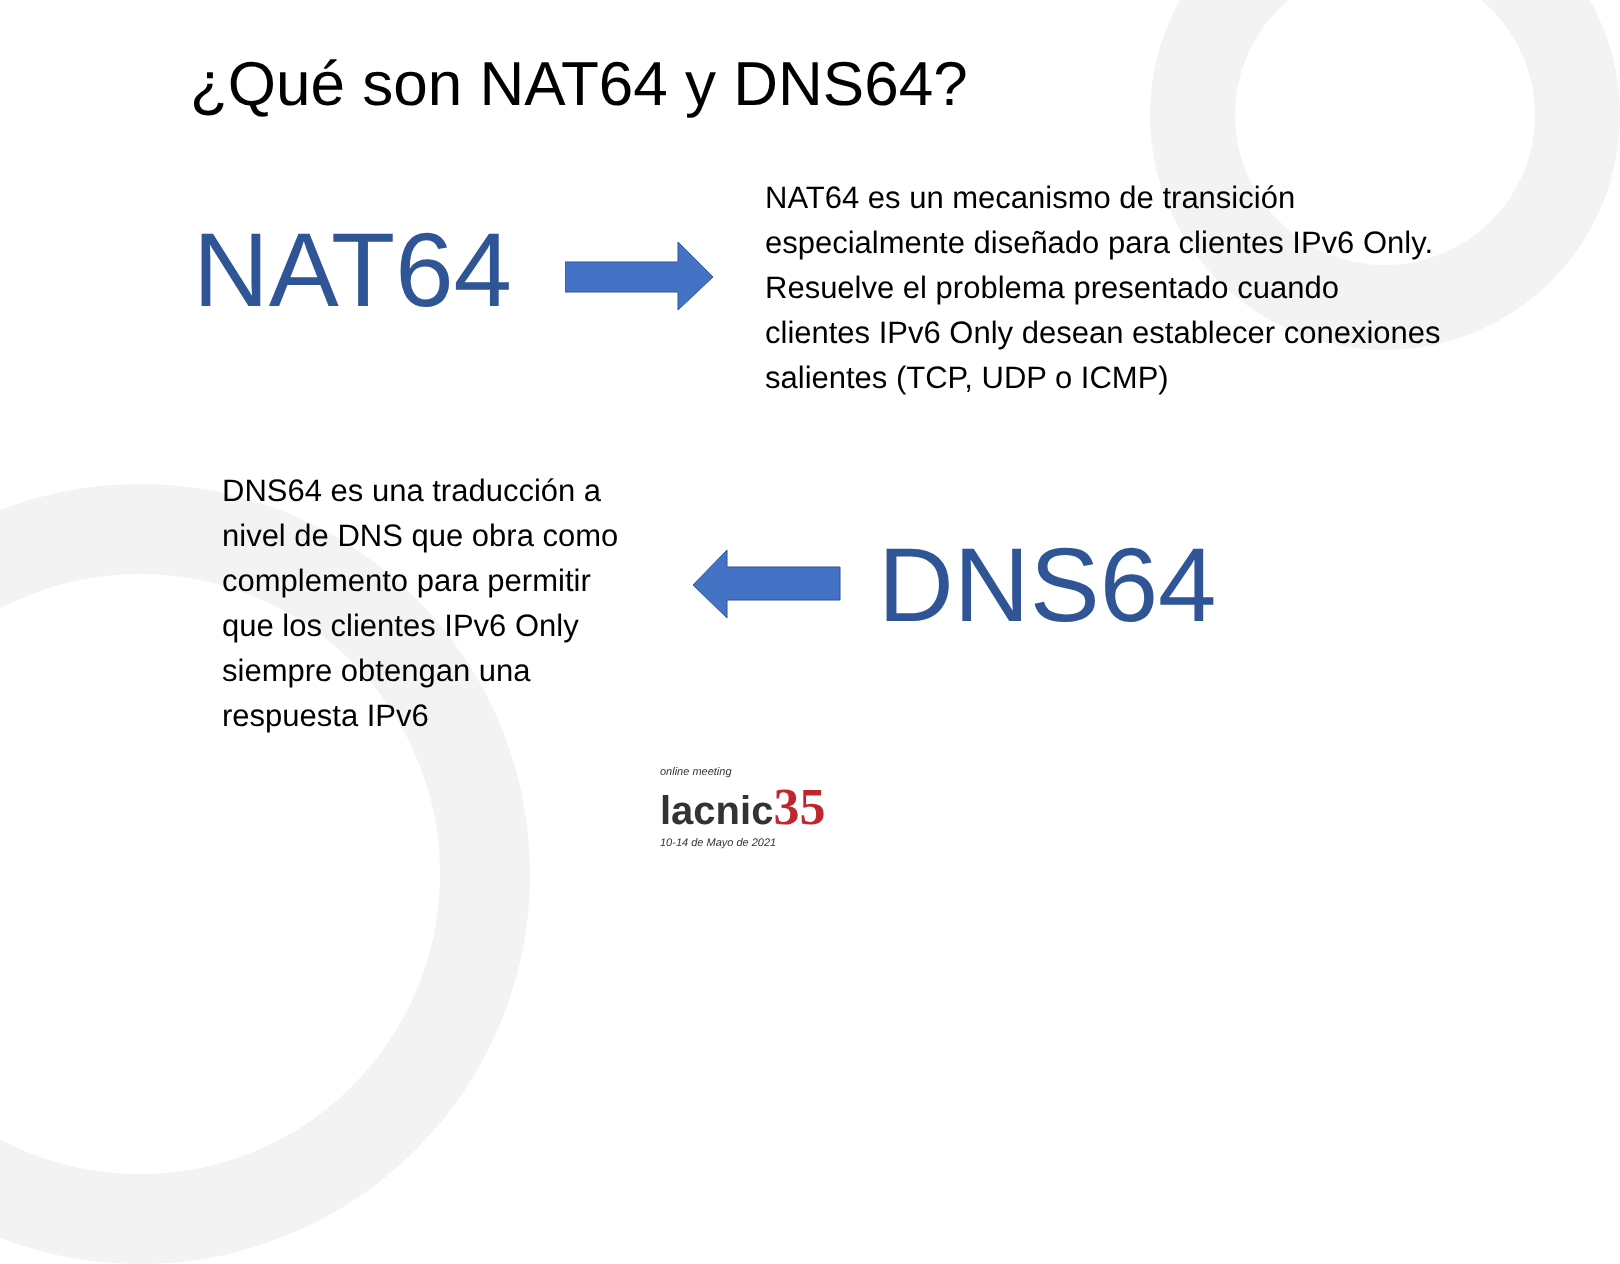¿Qué son NAT64 y DNS64?
NAT64
NAT64 es un mecanismo de transición especialmente diseñado para clientes IPv6 Only. Resuelve el problema presentado cuando clientes IPv6 Only desean establecer conexiones salientes (TCP, UDP o ICMP)
DNS64 es una traducción a nivel de DNS que obra como complemento para permitir que los clientes IPv6 Only siempre obtengan una respuesta IPv6
DNS64
online meeting
lacnic35
10-14 de Mayo de 2021